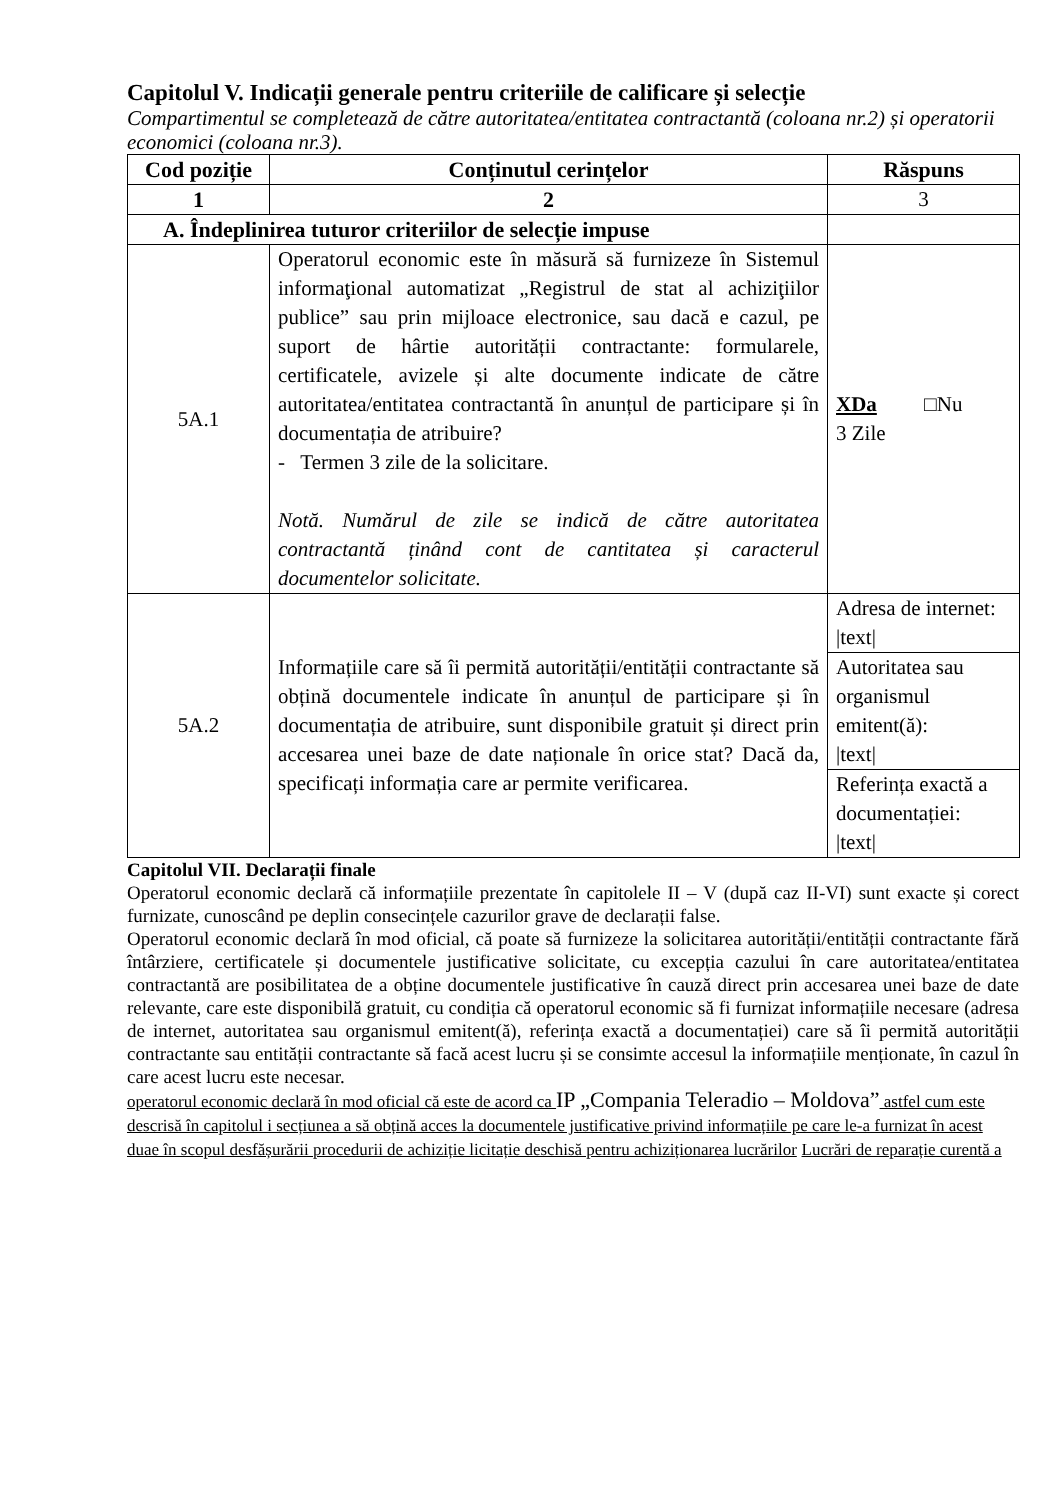Capitolul V. Indicații generale pentru criteriile de calificare și selecție
Compartimentul se completează de către autoritatea/entitatea contractantă (coloana nr.2) și operatorii economici (coloana nr.3).
| Cod poziție | Conținutul cerințelor | Răspuns |
| --- | --- | --- |
| 1 | 2 | 3 |
| A. Îndeplinirea tuturor criteriilor de selecție impuse | | |
| 5A.1 | Operatorul economic este în măsură să furnizeze în Sistemul informaţional automatizat „Registrul de stat al achiziţiilor publice” sau prin mijloace electronice, sau dacă e cazul, pe suport de hârtie autorității contractante: formularele, certificatele, avizele și alte documente indicate de către autoritatea/entitatea contractantă în anunțul de participare și în documentația de atribuire? - Termen 3 zile de la solicitare. Notă. Numărul de zile se indică de către autoritatea contractantă ținând cont de cantitatea și caracterul documentelor solicitate. | XDa □Nu 3 Zile |
| 5A.2 | Informațiile care să îi permită autorității/entității contractante să obțină documentele indicate în anunțul de participare și în documentația de atribuire, sunt disponibile gratuit și direct prin accesarea unei baze de date naționale în orice stat? Dacă da, specificați informația care ar permite verificarea. | Adresa de internet: /text/ |
| | | Autoritatea sau organismul emitent(ă): /text/ |
| | | Referința exactă a documentației: /text/ |
Capitolul VII. Declarații finale
Operatorul economic declară că informațiile prezentate în capitolele II – V (după caz II-VI) sunt exacte și corect furnizate, cunoscând pe deplin consecințele cazurilor grave de declarații false.
Operatorul economic declară în mod oficial, că poate să furnizeze la solicitarea autorității/entității contractante fără întârziere, certificatele și documentele justificative solicitate, cu excepția cazului în care autoritatea/entitatea contractantă are posibilitatea de a obține documentele justificative în cauză direct prin accesarea unei baze de date relevante, care este disponibilă gratuit, cu condiția că operatorul economic să fi furnizat informațiile necesare (adresa de internet, autoritatea sau organismul emitent(ă), referința exactă a documentației) care să îi permită autorității contractante sau entității contractante să facă acest lucru și se consimte accesul la informațiile menționate, în cazul în care acest lucru este necesar.
operatorul economic declară în mod oficial că este de acord ca IP „Compania Teleradio – Moldova” astfel cum este descrisă în capitolul i secțiunea a să obțină acces la documentele justificative privind informațiile pe care le-a furnizat în acest duae în scopul desfășurării procedurii de achiziție licitație deschisă pentru achiziționarea lucrărilor Lucrări de reparație curentă a